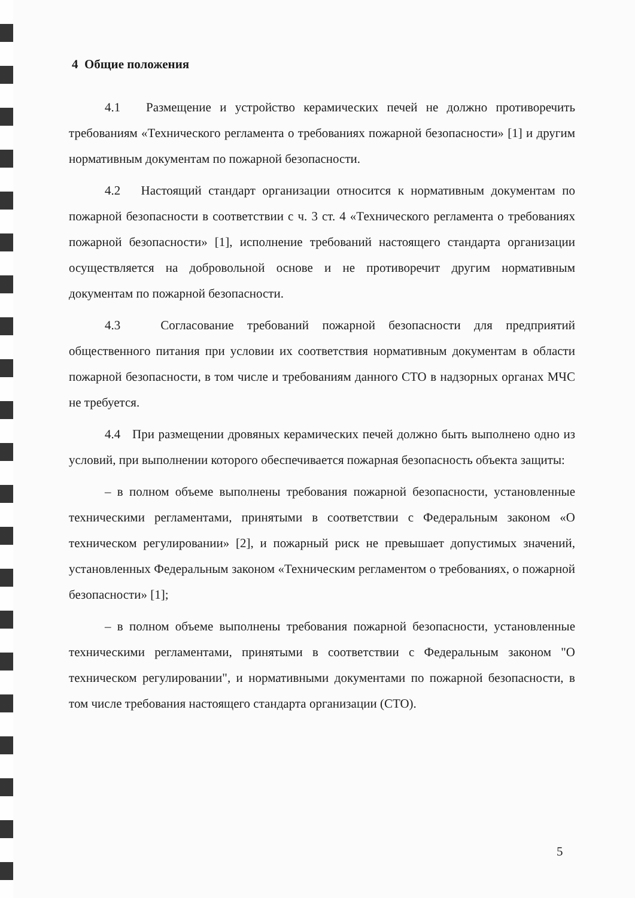4 Общие положения
4.1 Размещение и устройство керамических печей не должно противоречить требованиям «Технического регламента о требованиях пожарной безопасности» [1] и другим нормативным документам по пожарной безопасности.
4.2 Настоящий стандарт организации относится к нормативным документам по пожарной безопасности в соответствии с ч. 3 ст. 4 «Технического регламента о требованиях пожарной безопасности» [1], исполнение требований настоящего стандарта организации осуществляется на добровольной основе и не противоречит другим нормативным документам по пожарной безопасности.
4.3 Согласование требований пожарной безопасности для предприятий общественного питания при условии их соответствия нормативным документам в области пожарной безопасности, в том числе и требованиям данного СТО в надзорных органах МЧС не требуется.
4.4 При размещении дровяных керамических печей должно быть выполнено одно из условий, при выполнении которого обеспечивается пожарная безопасность объекта защиты:
– в полном объеме выполнены требования пожарной безопасности, установленные техническими регламентами, принятыми в соответствии с Федеральным законом «О техническом регулировании» [2], и пожарный риск не превышает допустимых значений, установленных Федеральным законом «Техническим регламентом о требованиях, о пожарной безопасности» [1];
– в полном объеме выполнены требования пожарной безопасности, установленные техническими регламентами, принятыми в соответствии с Федеральным законом "О техническом регулировании", и нормативными документами по пожарной безопасности, в том числе требования настоящего стандарта организации (СТО).
5